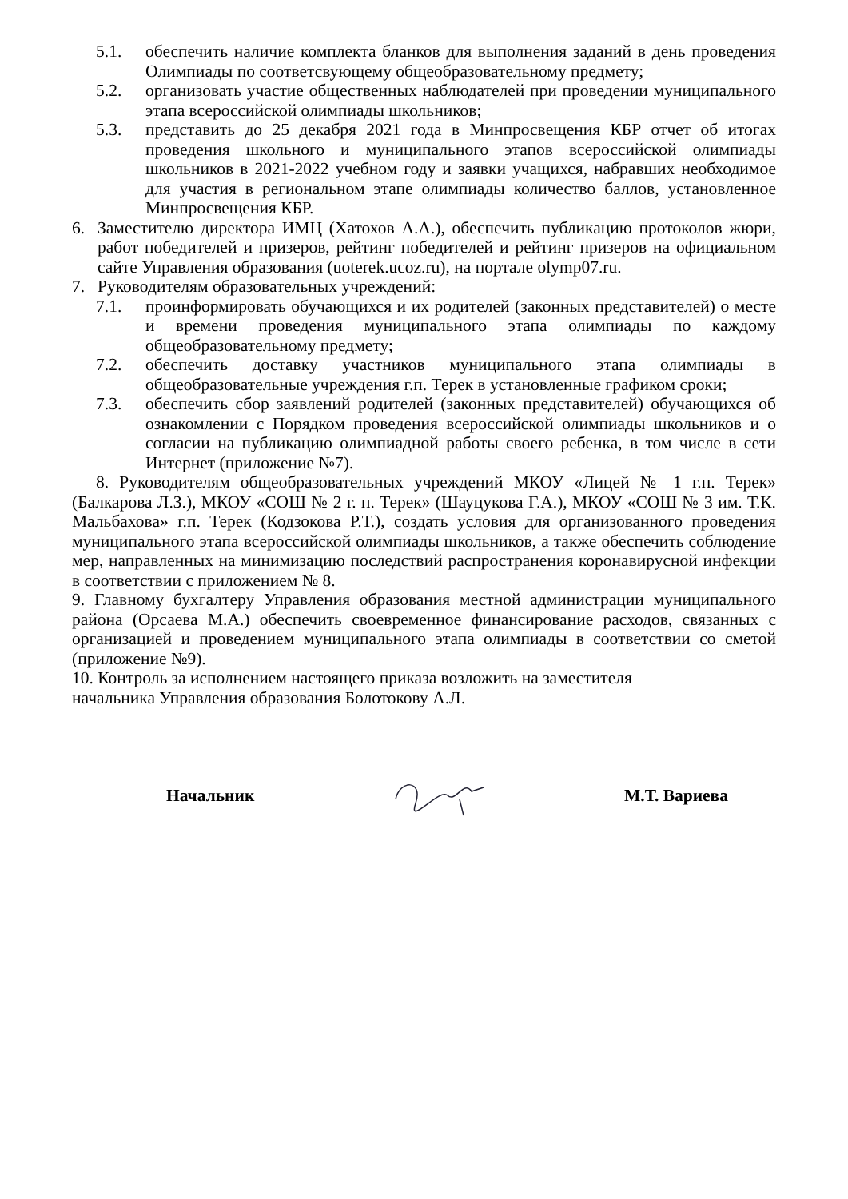5.1. обеспечить наличие комплекта бланков для выполнения заданий в день проведения Олимпиады по соответсвующему общеобразовательному предмету;
5.2. организовать участие общественных наблюдателей при проведении муниципального этапа всероссийской олимпиады школьников;
5.3. представить до 25 декабря 2021 года в Минпросвещения КБР отчет об итогах проведения школьного и муниципального этапов всероссийской олимпиады школьников в 2021-2022 учебном году и заявки учащихся, набравших необходимое для участия в региональном этапе олимпиады количество баллов, установленное Минпросвещения КБР.
6. Заместителю директора ИМЦ (Хатохов А.А.), обеспечить публикацию протоколов жюри, работ победителей и призеров, рейтинг победителей и рейтинг призеров на официальном сайте Управления образования (uoterek.ucoz.ru), на портале olymp07.ru.
7. Руководителям образовательных учреждений:
7.1. проинформировать обучающихся и их родителей (законных представителей) о месте и времени проведения муниципального этапа олимпиады по каждому общеобразовательному предмету;
7.2. обеспечить доставку участников муниципального этапа олимпиады в общеобразовательные учреждения г.п. Терек в установленные графиком сроки;
7.3. обеспечить сбор заявлений родителей (законных представителей) обучающихся об ознакомлении с Порядком проведения всероссийской олимпиады школьников и о согласии на публикацию олимпиадной работы своего ребенка, в том числе в сети Интернет (приложение №7).
8. Руководителям общеобразовательных учреждений МКОУ «Лицей № 1 г.п. Терек» (Балкарова Л.З.), МКОУ «СОШ № 2 г. п. Терек» (Шауцукова Г.А.), МКОУ «СОШ № 3 им. Т.К. Мальбахова» г.п. Терек (Кодзокова Р.Т.), создать условия для организованного проведения муниципального этапа всероссийской олимпиады школьников, а также обеспечить соблюдение мер, направленных на минимизацию последствий распространения коронавирусной инфекции в соответствии с приложением № 8.
9. Главному бухгалтеру Управления образования местной администрации муниципального района (Орсаева М.А.) обеспечить своевременное финансирование расходов, связанных с организацией и проведением муниципального этапа олимпиады в соответствии со сметой (приложение №9).
10. Контроль за исполнением настоящего приказа возложить на заместителя
начальника Управления образования Болотокову А.Л.
Начальник М.Т. Вариева